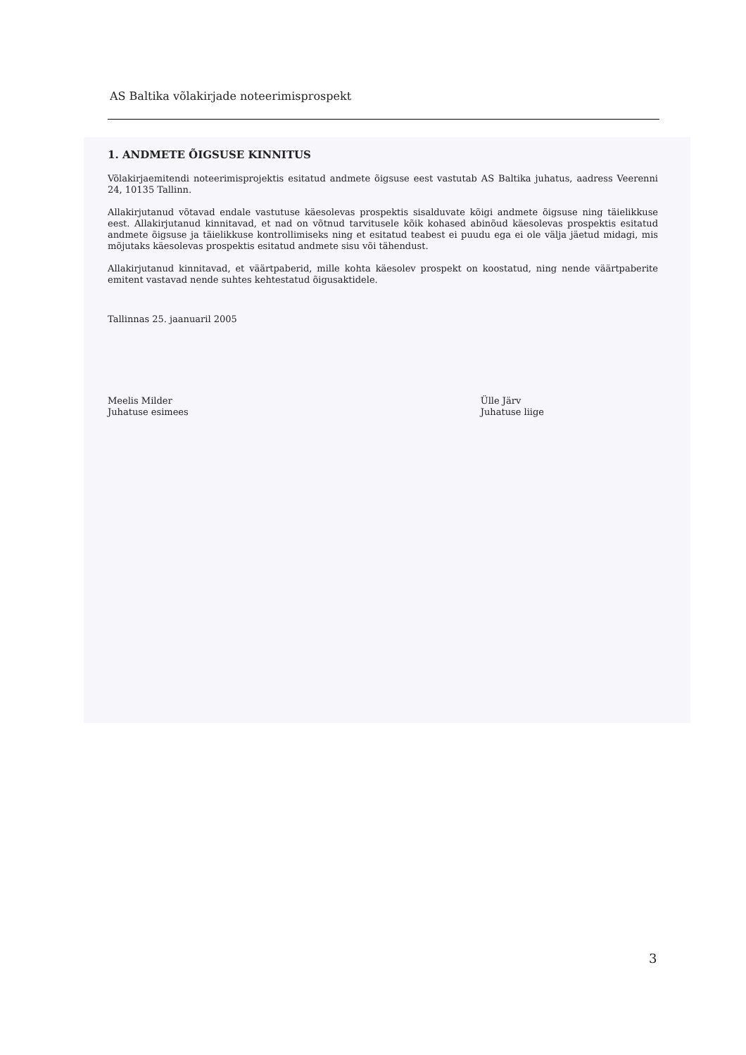AS Baltika võlakirjade noteerimisprospekt
1. ANDMETE ÕIGSUSE KINNITUS
Võlakirjaemitendi noteerimisprojektis esitatud andmete õigsuse eest vastutab AS Baltika juhatus, aadress Veerenni 24, 10135 Tallinn.
Allakirjutanud võtavad endale vastutuse käesolevas prospektis sisalduvate kõigi andmete õigsuse ning täielikkuse eest. Allakirjutanud kinnitavad, et nad on võtnud tarvitusele kõik kohased abinõud käesolevas prospektis esitatud andmete õigsuse ja täielikkuse kontrollimiseks ning et esitatud teabest ei puudu ega ei ole välja jäetud midagi, mis mõjutaks käesolevas prospektis esitatud andmete sisu või tähendust.
Allakirjutanud kinnitavad, et väärtpaberid, mille kohta käesolev prospekt on koostatud, ning nende väärtpaberite emitent vastavad nende suhtes kehtestatud õigusaktidele.
Tallinnas 25. jaanuaril 2005
Meelis Milder
Juhatuse esimees
Ülle Järv
Juhatuse liige
3